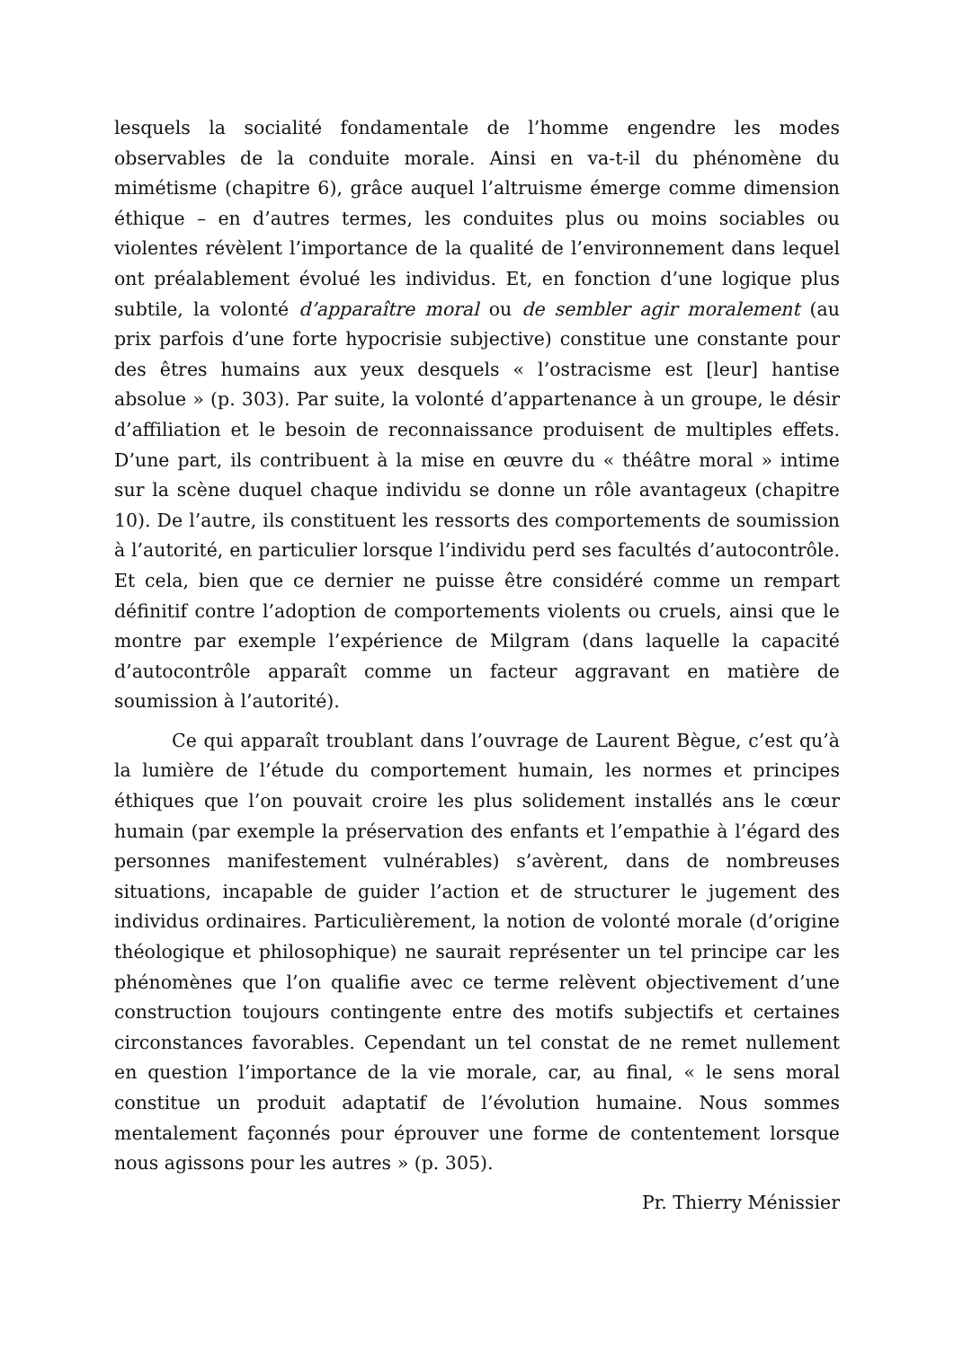lesquels la socialité fondamentale de l’homme engendre les modes observables de la conduite morale. Ainsi en va-t-il du phénomène du mimétisme (chapitre 6), grâce auquel l’altruisme émerge comme dimension éthique – en d’autres termes, les conduites plus ou moins sociables ou violentes révèlent l’importance de la qualité de l’environnement dans lequel ont préalablement évolué les individus. Et, en fonction d’une logique plus subtile, la volonté d’apparaître moral ou de sembler agir moralement (au prix parfois d’une forte hypocrisie subjective) constitue une constante pour des êtres humains aux yeux desquels « l’ostracisme est [leur] hantise absolue » (p. 303). Par suite, la volonté d’appartenance à un groupe, le désir d’affiliation et le besoin de reconnaissance produisent de multiples effets. D’une part, ils contribuent à la mise en œuvre du « théâtre moral » intime sur la scène duquel chaque individu se donne un rôle avantageux (chapitre 10). De l’autre, ils constituent les ressorts des comportements de soumission à l’autorité, en particulier lorsque l’individu perd ses facultés d’autocontrôle. Et cela, bien que ce dernier ne puisse être considéré comme un rempart définitif contre l’adoption de comportements violents ou cruels, ainsi que le montre par exemple l’expérience de Milgram (dans laquelle la capacité d’autocontrôle apparaît comme un facteur aggravant en matière de soumission à l’autorité).
Ce qui apparaît troublant dans l’ouvrage de Laurent Bègue, c’est qu’à la lumière de l’étude du comportement humain, les normes et principes éthiques que l’on pouvait croire les plus solidement installés ans le cœur humain (par exemple la préservation des enfants et l’empathie à l’égard des personnes manifestement vulnérables) s’avèrent, dans de nombreuses situations, incapable de guider l’action et de structurer le jugement des individus ordinaires. Particulièrement, la notion de volonté morale (d’origine théologique et philosophique) ne saurait représenter un tel principe car les phénomènes que l’on qualifie avec ce terme relèvent objectivement d’une construction toujours contingente entre des motifs subjectifs et certaines circonstances favorables. Cependant un tel constat de ne remet nullement en question l’importance de la vie morale, car, au final, « le sens moral constitue un produit adaptatif de l’évolution humaine. Nous sommes mentalement façonnés pour éprouver une forme de contentement lorsque nous agissons pour les autres » (p. 305).
Pr. Thierry Ménissier